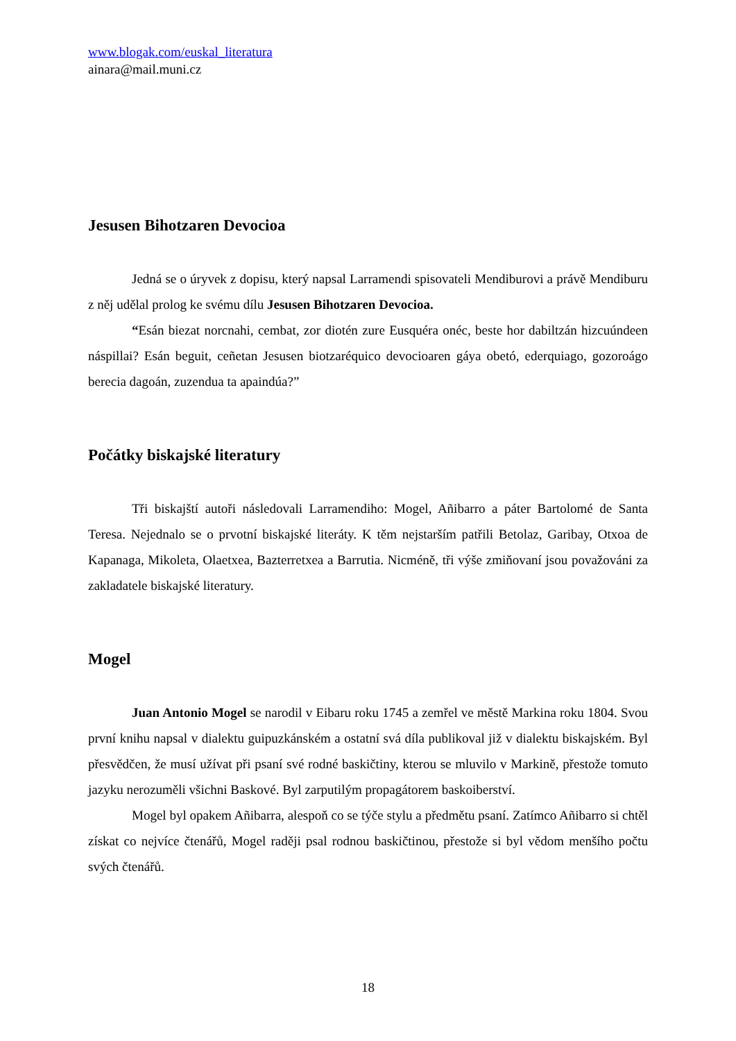www.blogak.com/euskal_literatura
ainara@mail.muni.cz
Jesusen Bihotzaren Devocioa
Jedná se o úryvek z dopisu, který napsal Larramendi spisovateli Mendiburovi a právě Mendiburu z něj udělal prolog ke svému dílu Jesusen Bihotzaren Devocioa.
“Esán biezat norcnahi, cembat, zor diotén zure Eusquéra onéc, beste hor dabiltzán hizcuúndeen náspillai? Esán beguit, ceñetan Jesusen biotzaréquico devocioaren gáya obetó, ederquiago, gozoroágo berecia dagoán, zuzendua ta apaindúa?”
Počátky biskajské literatury
Tři biskajští autoři následovali Larramendiho: Mogel, Añibarro a páter Bartolomé de Santa Teresa. Nejednalo se o prvotní biskajské literáty. K těm nejstarším patřili Betolaz, Garibay, Otxoa de Kapanaga, Mikoleta, Olaetxea, Bazterretxea a Barrutia. Nicméně, tři výše zmiňovaní jsou považováni za zakladatele biskajské literatury.
Mogel
Juan Antonio Mogel se narodil v Eibaru roku 1745 a zemřel ve městě Markina roku 1804. Svou první knihu napsal v dialektu guipuzkánském a ostatní svá díla publikoval již v dialektu biskajském. Byl přesvědčen, že musí užívat při psaní své rodné baskičtiny, kterou se mluvilo v Markině, přestože tomuto jazyku nerozuměli všichni Baskové. Byl zarputilým propagátorem baskoiberství.
Mogel byl opakem Añibarra, alespoň co se týče stylu a předmětu psaní. Zatímco Añibarro si chtěl získat co nejvíce čtenářů, Mogel raději psal rodnou baskičtinou, přestože si byl vědom menšího počtu svých čtenářů.
18